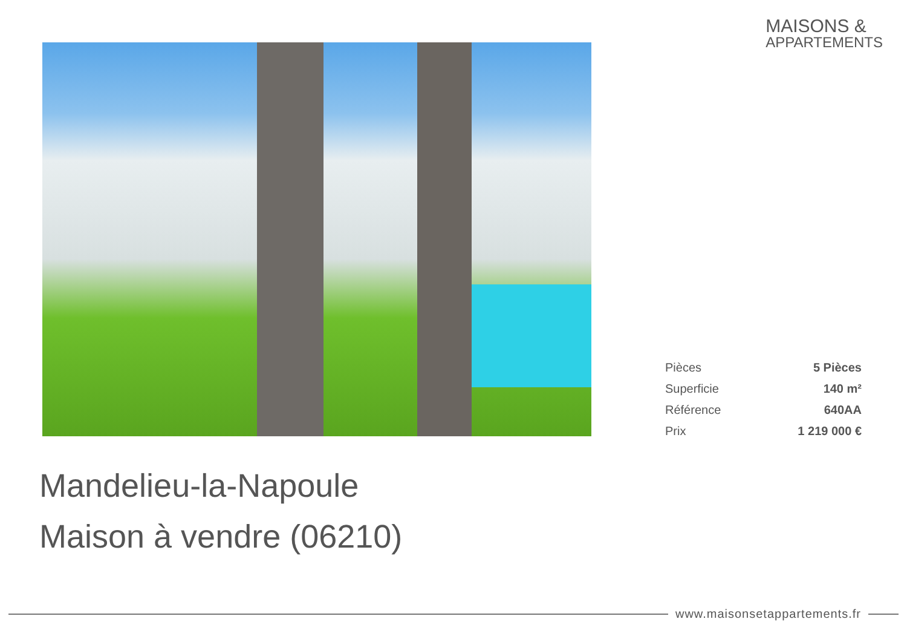MAISONS &
APPARTEMENTS
| Pièces | 5 Pièces |
| Superficie | 140 m² |
| Référence | 640AA |
| Prix | 1 219 000 € |
Mandelieu-la-Napoule
Maison à vendre (06210)
www.maisonsetappartements.fr